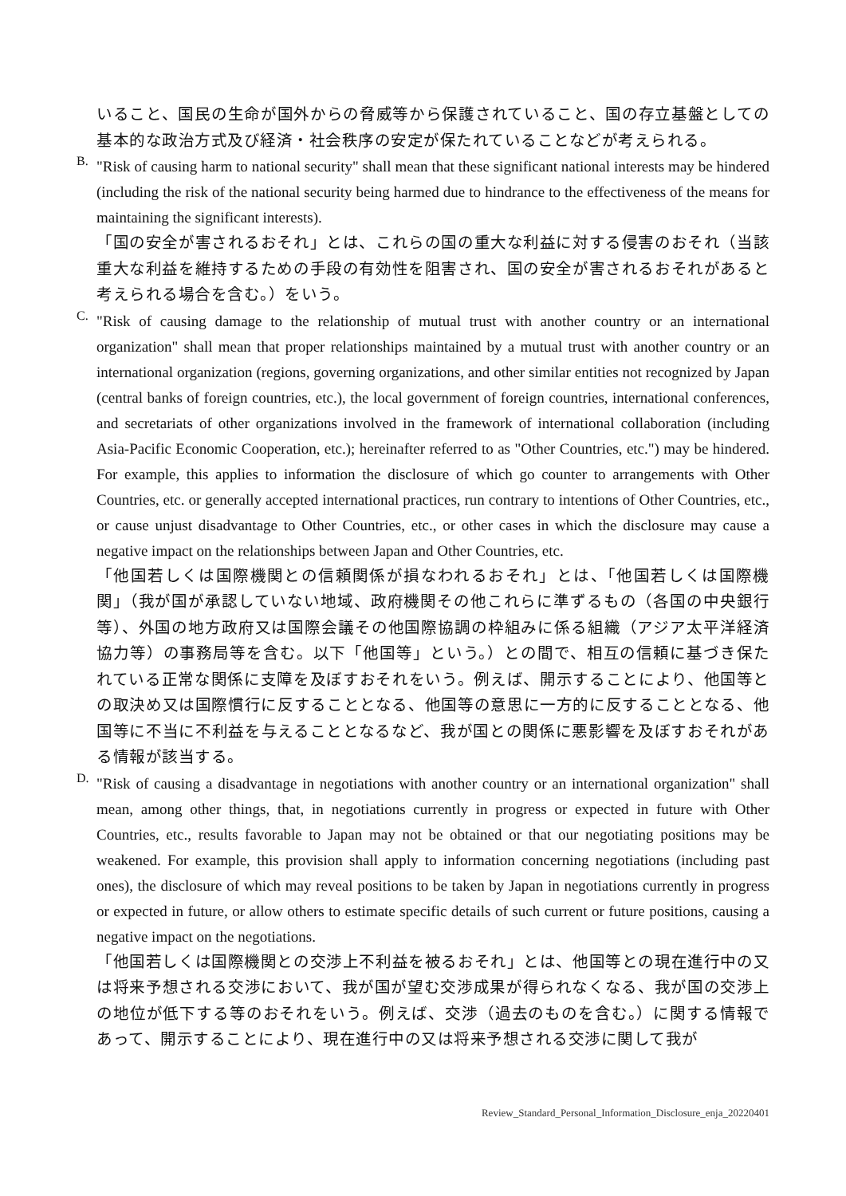いること、国民の生命が国外からの脅威等から保護されていること、国の存立基盤としての基本的な政治方式及び経済・社会秩序の安定が保たれていることなどが考えられる。
B.
"Risk of causing harm to national security" shall mean that these significant national interests may be hindered (including the risk of the national security being harmed due to hindrance to the effectiveness of the means for maintaining the significant interests).
「国の安全が害されるおそれ」とは、これらの国の重大な利益に対する侵害のおそれ（当該重大な利益を維持するための手段の有効性を阻害され、国の安全が害されるおそれがあると考えられる場合を含む。）をいう。
C.
"Risk of causing damage to the relationship of mutual trust with another country or an international organization" shall mean that proper relationships maintained by a mutual trust with another country or an international organization (regions, governing organizations, and other similar entities not recognized by Japan (central banks of foreign countries, etc.), the local government of foreign countries, international conferences, and secretariats of other organizations involved in the framework of international collaboration (including Asia-Pacific Economic Cooperation, etc.); hereinafter referred to as "Other Countries, etc.") may be hindered. For example, this applies to information the disclosure of which go counter to arrangements with Other Countries, etc. or generally accepted international practices, run contrary to intentions of Other Countries, etc., or cause unjust disadvantage to Other Countries, etc., or other cases in which the disclosure may cause a negative impact on the relationships between Japan and Other Countries, etc.
「他国若しくは国際機関との信頼関係が損なわれるおそれ」とは、「他国若しくは国際機関」（我が国が承認していない地域、政府機関その他これらに準ずるもの（各国の中央銀行等）、外国の地方政府又は国際会議その他国際協調の枠組みに係る組織（アジア太平洋経済協力等）の事務局等を含む。以下「他国等」という。）との間で、相互の信頼に基づき保たれている正常な関係に支障を及ぼすおそれをいう。例えば、開示することにより、他国等との取決め又は国際慣行に反することとなる、他国等の意思に一方的に反することとなる、他国等に不当に不利益を与えることとなるなど、我が国との関係に悪影響を及ぼすおそれがある情報が該当する。
D.
"Risk of causing a disadvantage in negotiations with another country or an international organization" shall mean, among other things, that, in negotiations currently in progress or expected in future with Other Countries, etc., results favorable to Japan may not be obtained or that our negotiating positions may be weakened. For example, this provision shall apply to information concerning negotiations (including past ones), the disclosure of which may reveal positions to be taken by Japan in negotiations currently in progress or expected in future, or allow others to estimate specific details of such current or future positions, causing a negative impact on the negotiations.
「他国若しくは国際機関との交渉上不利益を被るおそれ」とは、他国等との現在進行中の又は将来予想される交渉において、我が国が望む交渉成果が得られなくなる、我が国の交渉上の地位が低下する等のおそれをいう。例えば、交渉（過去のものを含む。）に関する情報であって、開示することにより、現在進行中の又は将来予想される交渉に関して我が
Review_Standard_Personal_Information_Disclosure_enja_20220401